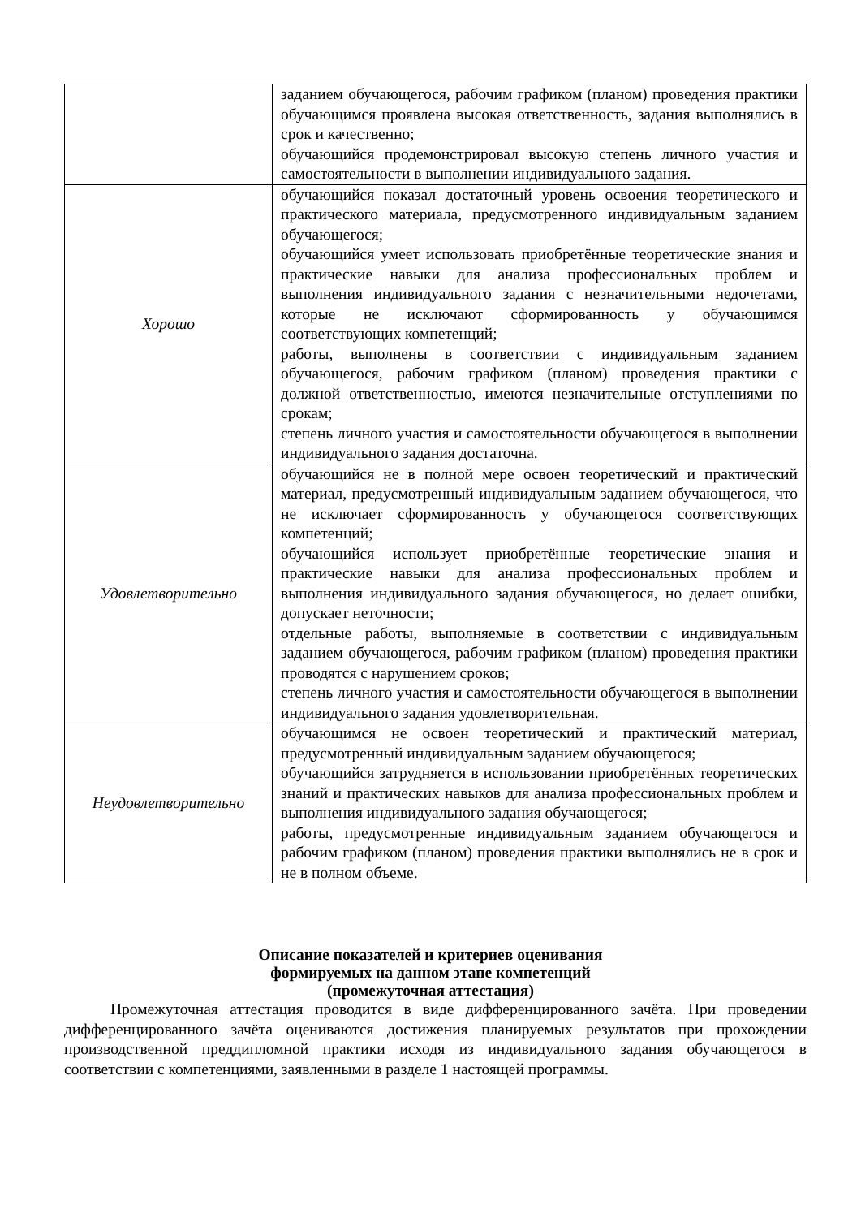| | заданием обучающегося, рабочим графиком (планом) проведения практики обучающимся проявлена высокая ответственность, задания выполнялись в срок и качественно; обучающийся продемонстрировал высокую степень личного участия и самостоятельности в выполнении индивидуального задания. |
| Хорошо | обучающийся показал достаточный уровень освоения теоретического и практического материала, предусмотренного индивидуальным заданием обучающегося; обучающийся умеет использовать приобретённые теоретические знания и практические навыки для анализа профессиональных проблем и выполнения индивидуального задания с незначительными недочетами, которые не исключают сформированность у обучающимся соответствующих компетенций; работы, выполнены в соответствии с индивидуальным заданием обучающегося, рабочим графиком (планом) проведения практики с должной ответственностью, имеются незначительные отступлениями по срокам; степень личного участия и самостоятельности обучающегося в выполнении индивидуального задания достаточна. |
| Удовлетворительно | обучающийся не в полной мере освоен теоретический и практический материал, предусмотренный индивидуальным заданием обучающегося, что не исключает сформированность у обучающегося соответствующих компетенций; обучающийся использует приобретённые теоретические знания и практические навыки для анализа профессиональных проблем и выполнения индивидуального задания обучающегося, но делает ошибки, допускает неточности; отдельные работы, выполняемые в соответствии с индивидуальным заданием обучающегося, рабочим графиком (планом) проведения практики проводятся с нарушением сроков; степень личного участия и самостоятельности обучающегося в выполнении индивидуального задания удовлетворительная. |
| Неудовлетворительно | обучающимся не освоен теоретический и практический материал, предусмотренный индивидуальным заданием обучающегося; обучающийся затрудняется в использовании приобретённых теоретических знаний и практических навыков для анализа профессиональных проблем и выполнения индивидуального задания обучающегося; работы, предусмотренные индивидуальным заданием обучающегося и рабочим графиком (планом) проведения практики выполнялись не в срок и не в полном объеме. |
Описание показателей и критериев оценивания
формируемых на данном этапе компетенций
(промежуточная аттестация)
Промежуточная аттестация проводится в виде дифференцированного зачёта. При проведении дифференцированного зачёта оцениваются достижения планируемых результатов при прохождении производственной преддипломной практики исходя из индивидуального задания обучающегося в соответствии с компетенциями, заявленными в разделе 1 настоящей программы.